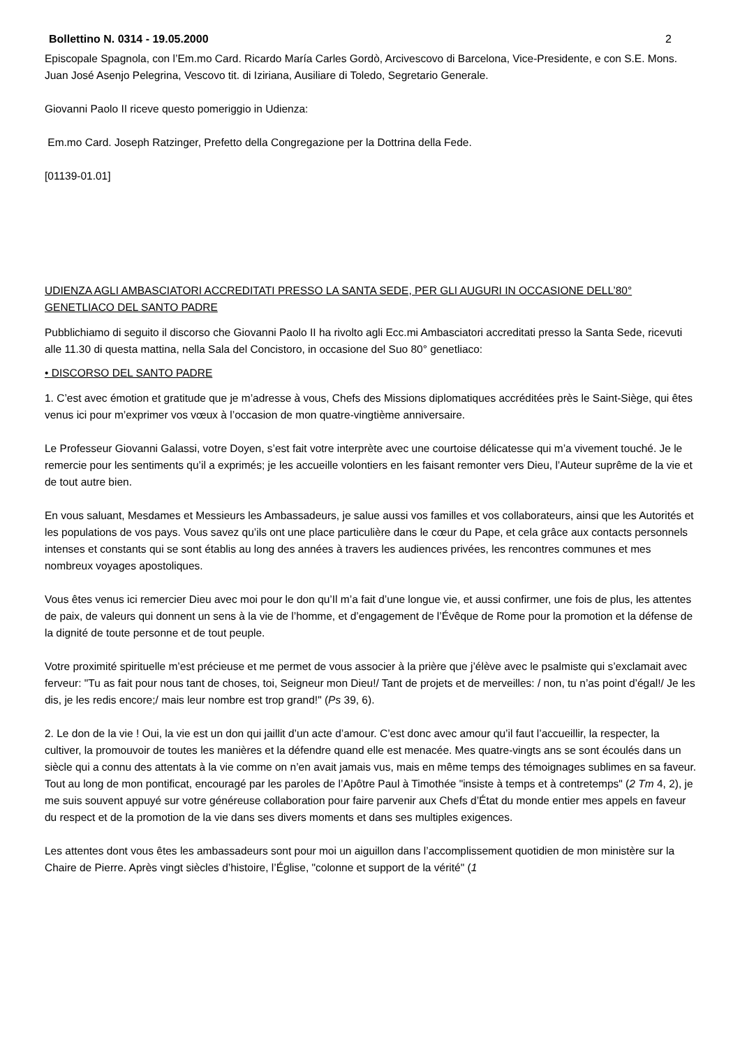Bollettino N. 0314 - 19.05.2000 2
Episcopale Spagnola, con l’Em.mo Card. Ricardo María Carles Gordò, Arcivescovo di Barcelona, Vice-Presidente, e con S.E. Mons. Juan José Asenjo Pelegrina, Vescovo tit. di Iziriana, Ausiliare di Toledo, Segretario Generale.
Giovanni Paolo II riceve questo pomeriggio in Udienza:
Em.mo Card. Joseph Ratzinger, Prefetto della Congregazione per la Dottrina della Fede.
[01139-01.01]
UDIENZA AGLI AMBASCIATORI ACCREDITATI PRESSO LA SANTA SEDE, PER GLI AUGURI IN OCCASIONE DELL’80° GENETLIACO DEL SANTO PADRE
Pubblichiamo di seguito il discorso che Giovanni Paolo II ha rivolto agli Ecc.mi Ambasciatori accreditati presso la Santa Sede, ricevuti alle 11.30 di questa mattina, nella Sala del Concistoro, in occasione del Suo 80° genetliaco:
• DISCORSO DEL SANTO PADRE
1. C’est avec émotion et gratitude que je m’adresse à vous, Chefs des Missions diplomatiques accréditées près le Saint-Siège, qui êtes venus ici pour m’exprimer vos vœux à l’occasion de mon quatre-vingtième anniversaire.
Le Professeur Giovanni Galassi, votre Doyen, s’est fait votre interprète avec une courtoise délicatesse qui m’a vivement touché. Je le remercie pour les sentiments qu’il a exprimés; je les accueille volontiers en les faisant remonter vers Dieu, l’Auteur suprême de la vie et de tout autre bien.
En vous saluant, Mesdames et Messieurs les Ambassadeurs, je salue aussi vos familles et vos collaborateurs, ainsi que les Autorités et les populations de vos pays. Vous savez qu’ils ont une place particulière dans le cœur du Pape, et cela grâce aux contacts personnels intenses et constants qui se sont établis au long des années à travers les audiences privées, les rencontres communes et mes nombreux voyages apostoliques.
Vous êtes venus ici remercier Dieu avec moi pour le don qu’Il m’a fait d’une longue vie, et aussi confirmer, une fois de plus, les attentes de paix, de valeurs qui donnent un sens à la vie de l’homme, et d’engagement de l’Évêque de Rome pour la promotion et la défense de la dignité de toute personne et de tout peuple.
Votre proximité spirituelle m’est précieuse et me permet de vous associer à la prière que j’élève avec le psalmiste qui s’exclamait avec ferveur: "Tu as fait pour nous tant de choses, toi, Seigneur mon Dieu!/ Tant de projets et de merveilles: / non, tu n’as point d’égal!/ Je les dis, je les redis encore;/ mais leur nombre est trop grand!" (Ps 39, 6).
2. Le don de la vie ! Oui, la vie est un don qui jaillit d’un acte d’amour. C’est donc avec amour qu’il faut l’accueillir, la respecter, la cultiver, la promouvoir de toutes les manières et la défendre quand elle est menacée. Mes quatre-vingts ans se sont écoulés dans un siècle qui a connu des attentats à la vie comme on n’en avait jamais vus, mais en même temps des témoignages sublimes en sa faveur. Tout au long de mon pontificat, encouragé par les paroles de l’Apôtre Paul à Timothée "insiste à temps et à contretemps" (2 Tm 4, 2), je me suis souvent appuyé sur votre généreuse collaboration pour faire parvenir aux Chefs d’État du monde entier mes appels en faveur du respect et de la promotion de la vie dans ses divers moments et dans ses multiples exigences.
Les attentes dont vous êtes les ambassadeurs sont pour moi un aiguillon dans l’accomplissement quotidien de mon ministère sur la Chaire de Pierre. Après vingt siècles d’histoire, l’Église, "colonne et support de la vérité" (1